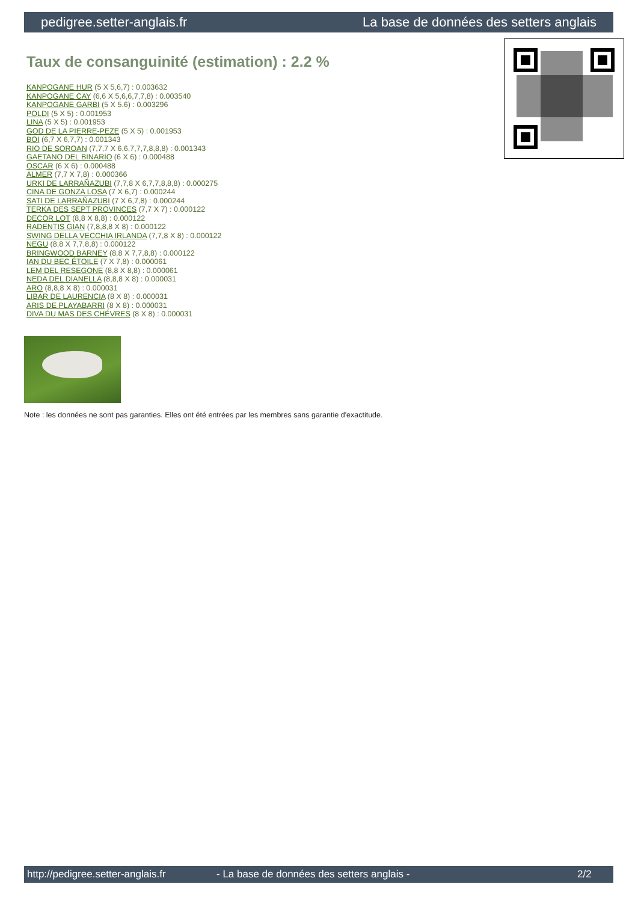pedigree.setter-anglais.fr La base de données des setters anglais
Taux de consanguinité (estimation) : 2.2 %
KANPOGANE HUR (5 X 5,6,7) : 0.003632
KANPOGANE CAY (6,6 X 5,6,6,7,7,8) : 0.003540
KANPOGANE GARBI (5 X 5,6) : 0.003296
POLDI (5 X 5) : 0.001953
LINA (5 X 5) : 0.001953
GOD DE LA PIERRE-PEZE (5 X 5) : 0.001953
BOI (6,7 X 6,7,7) : 0.001343
RIO DE SOROAN (7,7,7 X 6,6,7,7,7,8,8,8) : 0.001343
GAETANO DEL BINARIO (6 X 6) : 0.000488
OSCAR (6 X 6) : 0.000488
ALMER (7,7 X 7,8) : 0.000366
URKI DE LARRAÑAZUBI (7,7,8 X 6,7,7,8,8,8) : 0.000275
CINA DE GONZA LOSA (7 X 6,7) : 0.000244
SATI DE LARRAÑAZUBI (7 X 6,7,8) : 0.000244
TERKA DES SEPT PROVINCES (7,7 X 7) : 0.000122
DECOR LOT (8,8 X 8,8) : 0.000122
RADENTIS GIAN (7,8,8,8 X 8) : 0.000122
SWING DELLA VECCHIA IRLANDA (7,7,8 X 8) : 0.000122
NEGU (8,8 X 7,7,8,8) : 0.000122
BRINGWOOD BARNEY (8,8 X 7,7,8,8) : 0.000122
IAN DU BEC ÉTOILE (7 X 7,8) : 0.000061
LEM DEL RESEGONE (8,8 X 8,8) : 0.000061
NEDA DEL DIANELLA (8,8,8 X 8) : 0.000031
ARO (8,8,8 X 8) : 0.000031
LIBAR DE LAURENCIA (8 X 8) : 0.000031
ARIS DE PLAYABARRI (8 X 8) : 0.000031
DIVA DU MAS DES CHÈVRES (8 X 8) : 0.000031
Note : les données ne sont pas garanties. Elles ont été entrées par les membres sans garantie d'exactitude.
http://pedigree.setter-anglais.fr - La base de données des setters anglais - 2/2